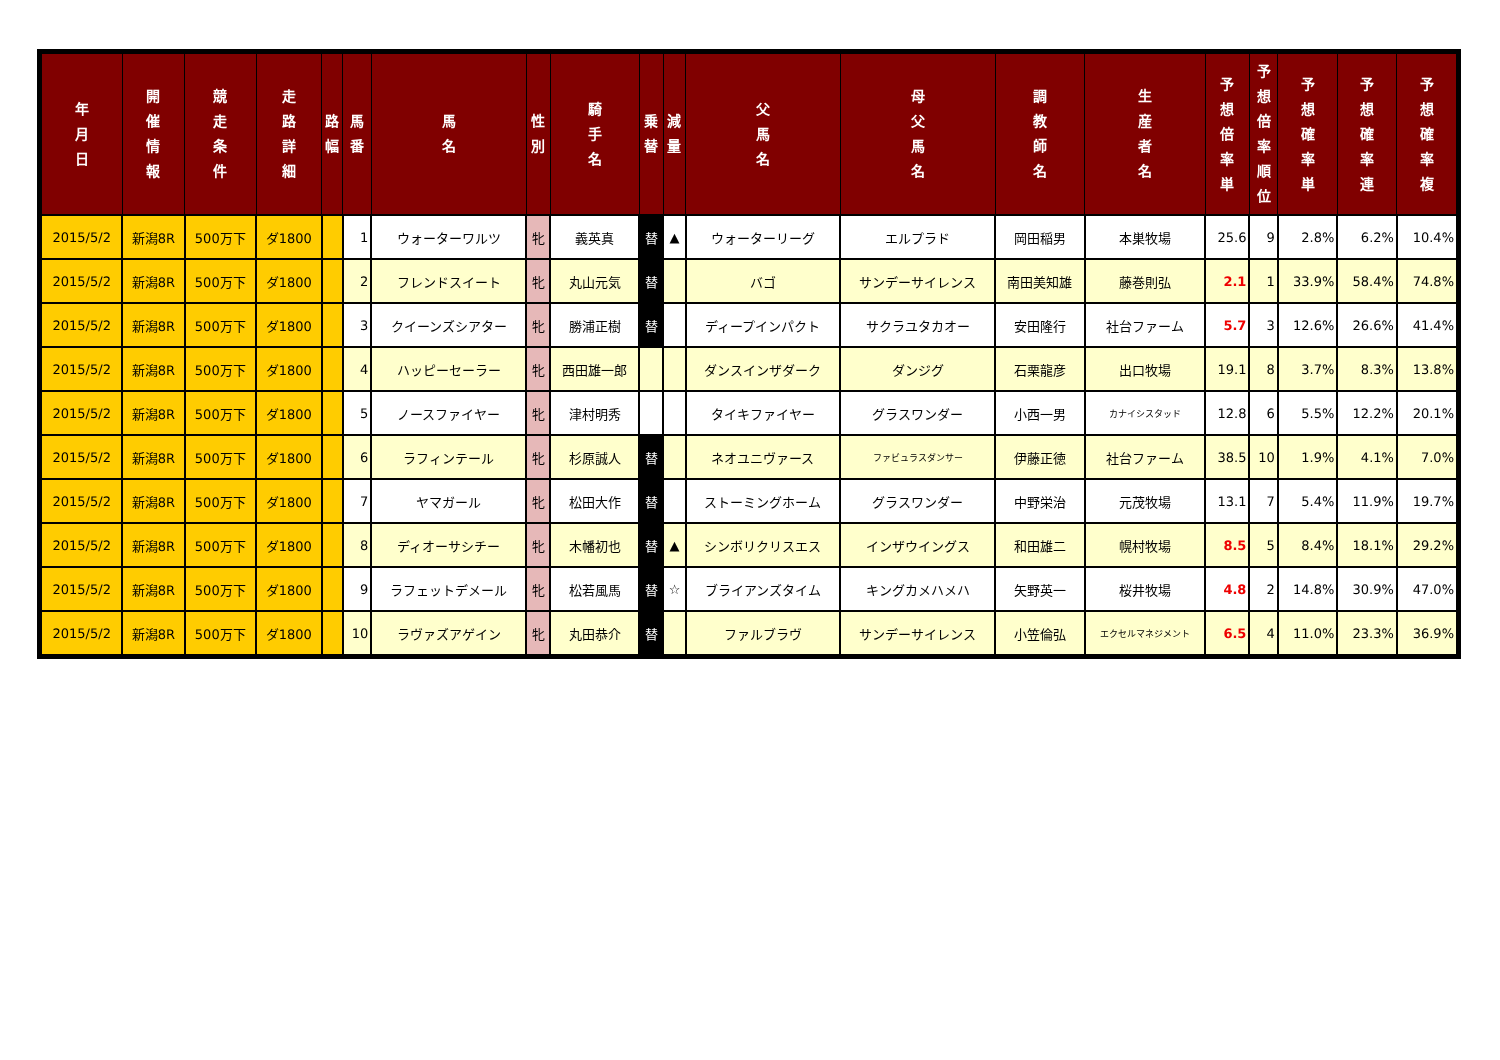| 年 月 日 | 開 催 情 報 | 競 走 条 件 | 走 路 詳 細 | 路 幅 | 馬 番 | 馬 名 | 性 別 | 騎 手 名 | 乗 替 | 減 量 | 父 馬 名 | 母 父 馬 名 | 調 教 師 名 | 生 産 者 名 | 予 想 倍 率 単 | 予 想 倍 率 順 位 | 予 想 確 率 単 | 予 想 確 率 連 | 予 想 確 率 複 |
| --- | --- | --- | --- | --- | --- | --- | --- | --- | --- | --- | --- | --- | --- | --- | --- | --- | --- | --- | --- |
| 2015/5/2 | 新潟8R | 500万下 | ダ1800 | | 1 | ウォーターワルツ | 牝 | 義英真 | 替 | ▲ | ウォーターリーグ | エルプラド | 岡田稲男 | 本巣牧場 | 25.6 | 9 | 2.8% | 6.2% | 10.4% |
| 2015/5/2 | 新潟8R | 500万下 | ダ1800 | | 2 | フレンドスイート | 牝 | 丸山元気 | 替 | | バゴ | サンデーサイレンス | 南田美知雄 | 藤巻則弘 | 2.1 | 1 | 33.9% | 58.4% | 74.8% |
| 2015/5/2 | 新潟8R | 500万下 | ダ1800 | | 3 | クイーンズシアター | 牝 | 勝浦正樹 | 替 | | ディープインパクト | サクラユタカオー | 安田隆行 | 社台ファーム | 5.7 | 3 | 12.6% | 26.6% | 41.4% |
| 2015/5/2 | 新潟8R | 500万下 | ダ1800 | | 4 | ハッピーセーラー | 牝 | 西田雄一郎 | | | ダンスインザダーク | ダンジグ | 石栗龍彦 | 出口牧場 | 19.1 | 8 | 3.7% | 8.3% | 13.8% |
| 2015/5/2 | 新潟8R | 500万下 | ダ1800 | | 5 | ノースファイヤー | 牝 | 津村明秀 | | | タイキファイヤー | グラスワンダー | 小西一男 | カナイシスタッド | 12.8 | 6 | 5.5% | 12.2% | 20.1% |
| 2015/5/2 | 新潟8R | 500万下 | ダ1800 | | 6 | ラフィンテール | 牝 | 杉原誠人 | 替 | | ネオユニヴァース | ファビュラスダンサー | 伊藤正徳 | 社台ファーム | 38.5 | 10 | 1.9% | 4.1% | 7.0% |
| 2015/5/2 | 新潟8R | 500万下 | ダ1800 | | 7 | ヤマガール | 牝 | 松田大作 | 替 | | ストーミングホーム | グラスワンダー | 中野栄治 | 元茂牧場 | 13.1 | 7 | 5.4% | 11.9% | 19.7% |
| 2015/5/2 | 新潟8R | 500万下 | ダ1800 | | 8 | ディオーサシチー | 牝 | 木幡初也 | 替 | ▲ | シンボリクリスエス | インザウイングス | 和田雄二 | 幌村牧場 | 8.5 | 5 | 8.4% | 18.1% | 29.2% |
| 2015/5/2 | 新潟8R | 500万下 | ダ1800 | | 9 | ラフェットデメール | 牝 | 松若風馬 | 替 | ☆ | ブライアンズタイム | キングカメハメハ | 矢野英一 | 桜井牧場 | 4.8 | 2 | 14.8% | 30.9% | 47.0% |
| 2015/5/2 | 新潟8R | 500万下 | ダ1800 | | 10 | ラヴァズアゲイン | 牝 | 丸田恭介 | 替 | | ファルブラヴ | サンデーサイレンス | 小笠倫弘 | エクセルマネジメント | 6.5 | 4 | 11.0% | 23.3% | 36.9% |